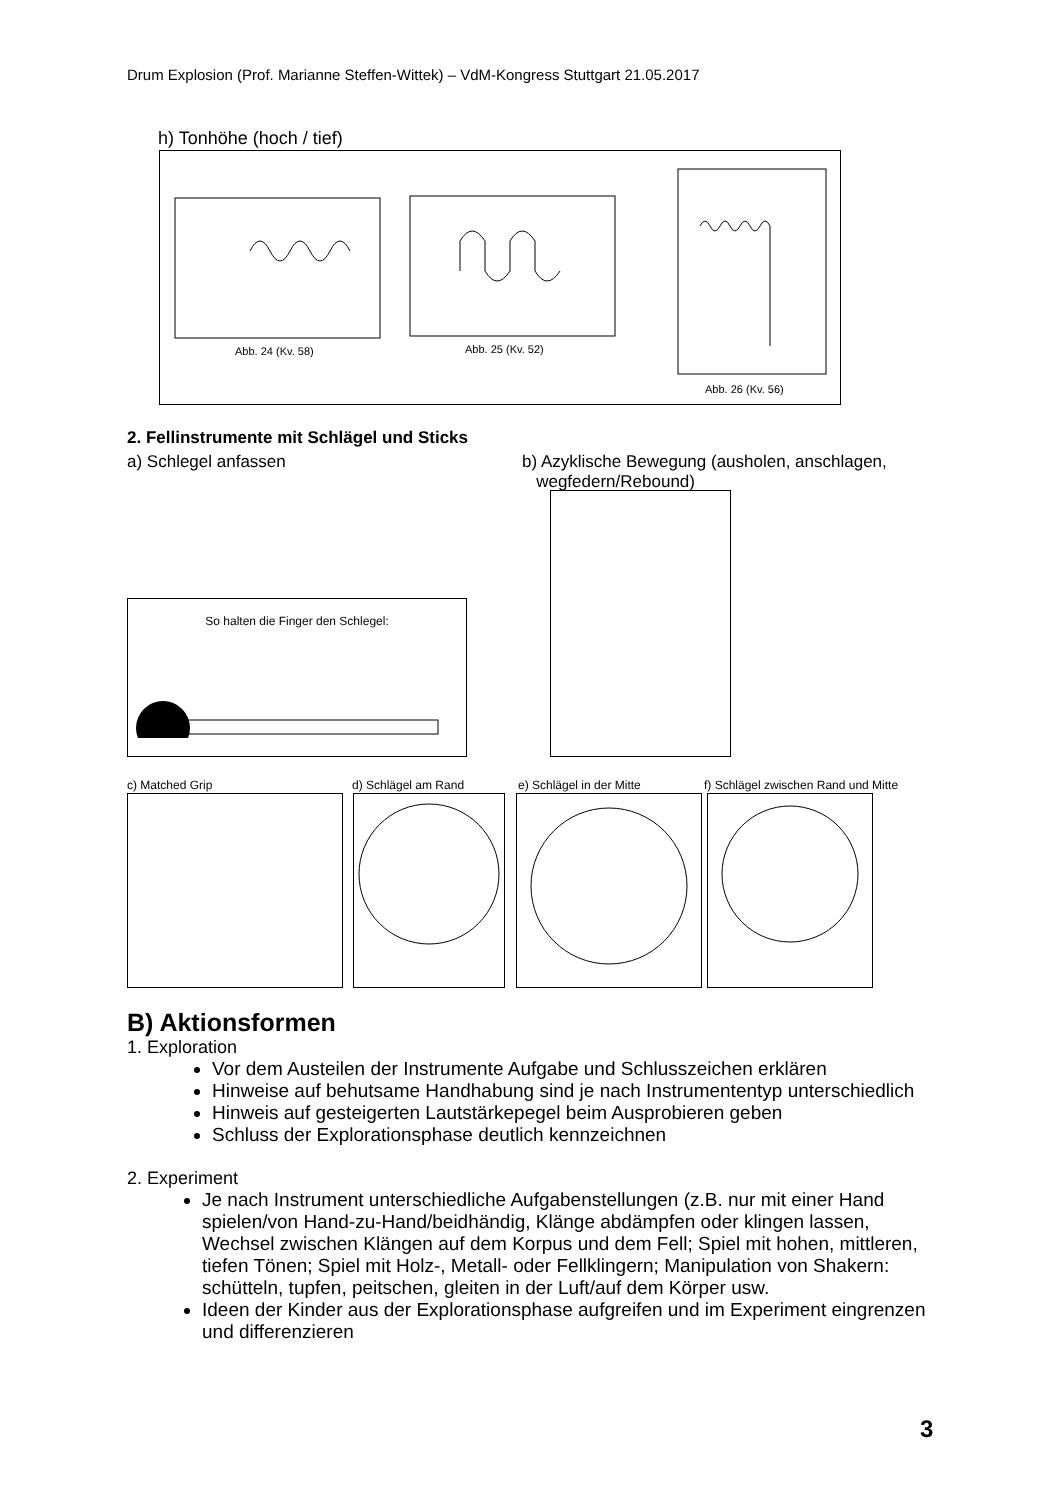Drum Explosion (Prof. Marianne Steffen-Wittek) – VdM-Kongress Stuttgart 21.05.2017
h) Tonhöhe (hoch / tief)
Abb. 24 (Kv. 58) Abb. 25 (Kv. 52)
Abb. 26 (Kv. 56)
2. Fellinstrumente mit Schlägel und Sticks
a) Schlegel anfassen
b) Azyklische Bewegung (ausholen, anschlagen,
wegfedern/Rebound)
So halten die Finger den Schlegel:
c) Matched Grip d) Schlägel am Rand e) Schlägel in der Mitte
f) Schlägel zwischen Rand und Mitte
B) Aktionsformen
1. Exploration
Vor dem Austeilen der Instrumente Aufgabe und Schlusszeichen erklären
Hinweise auf behutsame Handhabung sind je nach Instrumententyp unterschiedlich
Hinweis auf gesteigerten Lautstärkepegel beim Ausprobieren geben
Schluss der Explorationsphase deutlich kennzeichnen
2. Experiment
Je nach Instrument unterschiedliche Aufgabenstellungen (z.B. nur mit einer Hand spielen/von Hand-zu-Hand/beidhändig, Klänge abdämpfen oder klingen lassen, Wechsel zwischen Klängen auf dem Korpus und dem Fell; Spiel mit hohen, mittleren, tiefen Tönen; Spiel mit Holz-, Metall- oder Fellklingern; Manipulation von Shakern: schütteln, tupfen, peitschen, gleiten in der Luft/auf dem Körper usw.
Ideen der Kinder aus der Explorationsphase aufgreifen und im Experiment eingrenzen und differenzieren
3